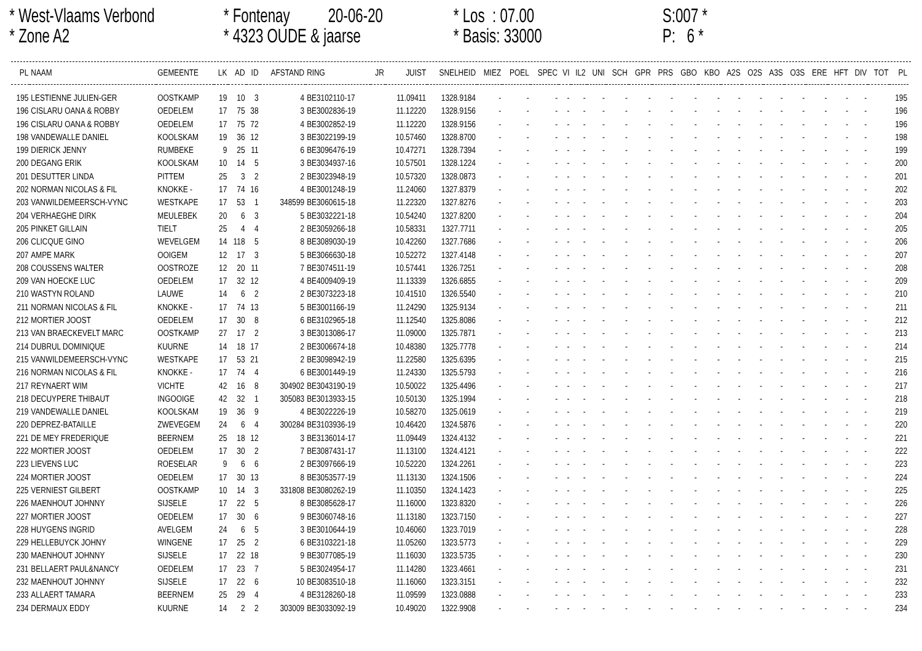* West-Vlaams Verbond
* Zone A2
* Fontenay 20-06-20
* 4323 OUDE & jaarse
* Los : 07.00
* Basis: 33000
S:007 *
P: 6 *
| PL | NAAM | GEMEENTE | LK | AD | ID | AFSTAND | RING | JR | JUIST | SNELHEID | MIEZ | POEL | SPEC | VI | IL2 | UNI | SCH | GPR | PRS | GBO | KBO | A2S | O2S | A3S | O3S | ERE | HFT | DIV | TOT | PL |
| --- | --- | --- | --- | --- | --- | --- | --- | --- | --- | --- | --- | --- | --- | --- | --- | --- | --- | --- | --- | --- | --- | --- | --- | --- | --- | --- | --- | --- | --- | --- |
| 195 | LESTIENNE JULIEN-GER | OOSTKAMP | 19 | 10 | 3 | 4 | BE3102110-17 | | 11.09411 | 1328.9184 | - | - | - | - | - | - | - | - | - | - | - | - | - | - | - | - | - | - | | 195 |
| 196 | CISLARU OANA & ROBBY | OEDELEM | 17 | 75 | 38 | 3 | BE3002836-19 | | 11.12220 | 1328.9156 | - | - | - | - | - | - | - | - | - | - | - | - | - | - | - | - | - | - | | 196 |
| 196 | CISLARU OANA & ROBBY | OEDELEM | 17 | 75 | 72 | 4 | BE3002852-19 | | 11.12220 | 1328.9156 | - | - | - | - | - | - | - | - | - | - | - | - | - | - | - | - | - | - | | 196 |
| 198 | VANDEWALLE DANIEL | KOOLSKAM | 19 | 36 | 12 | 3 | BE3022199-19 | | 10.57460 | 1328.8700 | - | - | - | - | - | - | - | - | - | - | - | - | - | - | - | - | - | - | | 198 |
| 199 | DIERICK JENNY | RUMBEKE | 9 | 25 | 11 | 6 | BE3096476-19 | | 10.47271 | 1328.7394 | - | - | - | - | - | - | - | - | - | - | - | - | - | - | - | - | - | - | | 199 |
| 200 | DEGANG ERIK | KOOLSKAM | 10 | 14 | 5 | 3 | BE3034937-16 | | 10.57501 | 1328.1224 | - | - | - | - | - | - | - | - | - | - | - | - | - | - | - | - | - | - | | 200 |
| 201 | DESUTTER LINDA | PITTEM | 25 | 3 | 2 | 2 | BE3023948-19 | | 10.57320 | 1328.0873 | - | - | - | - | - | - | - | - | - | - | - | - | - | - | - | - | - | - | | 201 |
| 202 | NORMAN NICOLAS & FIL | KNOKKE - | 17 | 74 | 16 | 4 | BE3001248-19 | | 11.24060 | 1327.8379 | - | - | - | - | - | - | - | - | - | - | - | - | - | - | - | - | - | - | | 202 |
| 203 | VANWILDEMEERSCH-VYNC | WESTKAPE | 17 | 53 | 1 | 348599 | BE3060615-18 | | 11.22320 | 1327.8276 | - | - | - | - | - | - | - | - | - | - | - | - | - | - | - | - | - | - | | 203 |
| 204 | VERHAEGHE DIRK | MEULEBEK | 20 | 6 | 3 | 5 | BE3032221-18 | | 10.54240 | 1327.8200 | - | - | - | - | - | - | - | - | - | - | - | - | - | - | - | - | - | - | | 204 |
| 205 | PINKET GILLAIN | TIELT | 25 | 4 | 4 | 2 | BE3059266-18 | | 10.58331 | 1327.7711 | - | - | - | - | - | - | - | - | - | - | - | - | - | - | - | - | - | - | | 205 |
| 206 | CLICQUE GINO | WEVELGEM | 14 | 118 | 5 | 8 | BE3089030-19 | | 10.42260 | 1327.7686 | - | - | - | - | - | - | - | - | - | - | - | - | - | - | - | - | - | - | | 206 |
| 207 | AMPE MARK | OOIGEM | 12 | 17 | 3 | 5 | BE3066630-18 | | 10.52272 | 1327.4148 | - | - | - | - | - | - | - | - | - | - | - | - | - | - | - | - | - | - | | 207 |
| 208 | COUSSENS WALTER | OOSTROZE | 12 | 20 | 11 | 7 | BE3074511-19 | | 10.57441 | 1326.7251 | - | - | - | - | - | - | - | - | - | - | - | - | - | - | - | - | - | - | | 208 |
| 209 | VAN HOECKE LUC | OEDELEM | 17 | 32 | 12 | 4 | BE4009409-19 | | 11.13339 | 1326.6855 | - | - | - | - | - | - | - | - | - | - | - | - | - | - | - | - | - | - | | 209 |
| 210 | WASTYN ROLAND | LAUWE | 14 | 6 | 2 | 2 | BE3073223-18 | | 10.41510 | 1326.5540 | - | - | - | - | - | - | - | - | - | - | - | - | - | - | - | - | - | - | | 210 |
| 211 | NORMAN NICOLAS & FIL | KNOKKE - | 17 | 74 | 13 | 5 | BE3001166-19 | | 11.24290 | 1325.9134 | - | - | - | - | - | - | - | - | - | - | - | - | - | - | - | - | - | - | | 211 |
| 212 | MORTIER JOOST | OEDELEM | 17 | 30 | 8 | 6 | BE3102965-18 | | 11.12540 | 1325.8086 | - | - | - | - | - | - | - | - | - | - | - | - | - | - | - | - | - | - | | 212 |
| 213 | VAN BRAECKEVELT MARC | OOSTKAMP | 27 | 17 | 2 | 3 | BE3013086-17 | | 11.09000 | 1325.7871 | - | - | - | - | - | - | - | - | - | - | - | - | - | - | - | - | - | - | | 213 |
| 214 | DUBRUL DOMINIQUE | KUURNE | 14 | 18 | 17 | 2 | BE3006674-18 | | 10.48380 | 1325.7778 | - | - | - | - | - | - | - | - | - | - | - | - | - | - | - | - | - | - | | 214 |
| 215 | VANWILDEMEERSCH-VYNC | WESTKAPE | 17 | 53 | 21 | 2 | BE3098942-19 | | 11.22580 | 1325.6395 | - | - | - | - | - | - | - | - | - | - | - | - | - | - | - | - | - | - | | 215 |
| 216 | NORMAN NICOLAS & FIL | KNOKKE - | 17 | 74 | 4 | 6 | BE3001449-19 | | 11.24330 | 1325.5793 | - | - | - | - | - | - | - | - | - | - | - | - | - | - | - | - | - | - | | 216 |
| 217 | REYNAERT WIM | VICHTE | 42 | 16 | 8 | 304902 | BE3043190-19 | | 10.50022 | 1325.4496 | - | - | - | - | - | - | - | - | - | - | - | - | - | - | - | - | - | - | | 217 |
| 218 | DECUYPERE THIBAUT | INGOOIGE | 42 | 32 | 1 | 305083 | BE3013933-15 | | 10.50130 | 1325.1994 | - | - | - | - | - | - | - | - | - | - | - | - | - | - | - | - | - | - | | 218 |
| 219 | VANDEWALLE DANIEL | KOOLSKAM | 19 | 36 | 9 | 4 | BE3022226-19 | | 10.58270 | 1325.0619 | - | - | - | - | - | - | - | - | - | - | - | - | - | - | - | - | - | - | | 219 |
| 220 | DEPREZ-BATAILLE | ZWEVEGEM | 24 | 6 | 4 | 300284 | BE3103936-19 | | 10.46420 | 1324.5876 | - | - | - | - | - | - | - | - | - | - | - | - | - | - | - | - | - | - | | 220 |
| 221 | DE MEY FREDERIQUE | BEERNEM | 25 | 18 | 12 | 3 | BE3136014-17 | | 11.09449 | 1324.4132 | - | - | - | - | - | - | - | - | - | - | - | - | - | - | - | - | - | - | | 221 |
| 222 | MORTIER JOOST | OEDELEM | 17 | 30 | 2 | 7 | BE3087431-17 | | 11.13100 | 1324.4121 | - | - | - | - | - | - | - | - | - | - | - | - | - | - | - | - | - | - | | 222 |
| 223 | LIEVENS LUC | ROESELAR | 9 | 6 | 6 | 2 | BE3097666-19 | | 10.52220 | 1324.2261 | - | - | - | - | - | - | - | - | - | - | - | - | - | - | - | - | - | - | | 223 |
| 224 | MORTIER JOOST | OEDELEM | 17 | 30 | 13 | 8 | BE3053577-19 | | 11.13130 | 1324.1506 | - | - | - | - | - | - | - | - | - | - | - | - | - | - | - | - | - | - | | 224 |
| 225 | VERNIEST GILBERT | OOSTKAMP | 10 | 14 | 3 | 331808 | BE3080262-19 | | 11.10350 | 1324.1423 | - | - | - | - | - | - | - | - | - | - | - | - | - | - | - | - | - | - | | 225 |
| 226 | MAENHOUT JOHNNY | SIJSELE | 17 | 22 | 5 | 8 | BE3085628-17 | | 11.16000 | 1323.8320 | - | - | - | - | - | - | - | - | - | - | - | - | - | - | - | - | - | - | | 226 |
| 227 | MORTIER JOOST | OEDELEM | 17 | 30 | 6 | 9 | BE3060748-16 | | 11.13180 | 1323.7150 | - | - | - | - | - | - | - | - | - | - | - | - | - | - | - | - | - | - | | 227 |
| 228 | HUYGENS INGRID | AVELGEM | 24 | 6 | 5 | 3 | BE3010644-19 | | 10.46060 | 1323.7019 | - | - | - | - | - | - | - | - | - | - | - | - | - | - | - | - | - | - | | 228 |
| 229 | HELLEBUYCK JOHNY | WINGENE | 17 | 25 | 2 | 6 | BE3103221-18 | | 11.05260 | 1323.5773 | - | - | - | - | - | - | - | - | - | - | - | - | - | - | - | - | - | - | | 229 |
| 230 | MAENHOUT JOHNNY | SIJSELE | 17 | 22 | 18 | 9 | BE3077085-19 | | 11.16030 | 1323.5735 | - | - | - | - | - | - | - | - | - | - | - | - | - | - | - | - | - | - | | 230 |
| 231 | BELLAERT PAUL&NANCY | OEDELEM | 17 | 23 | 7 | 5 | BE3024954-17 | | 11.14280 | 1323.4661 | - | - | - | - | - | - | - | - | - | - | - | - | - | - | - | - | - | - | | 231 |
| 232 | MAENHOUT JOHNNY | SIJSELE | 17 | 22 | 6 | 10 | BE3083510-18 | | 11.16060 | 1323.3151 | - | - | - | - | - | - | - | - | - | - | - | - | - | - | - | - | - | - | | 232 |
| 233 | ALLAERT TAMARA | BEERNEM | 25 | 29 | 4 | 4 | BE3128260-18 | | 11.09599 | 1323.0888 | - | - | - | - | - | - | - | - | - | - | - | - | - | - | - | - | - | - | | 233 |
| 234 | DERMAUX EDDY | KUURNE | 14 | 2 | 2 | 303009 | BE3033092-19 | | 10.49020 | 1322.9908 | - | - | - | - | - | - | - | - | - | - | - | - | - | - | - | - | - | - | | 234 |